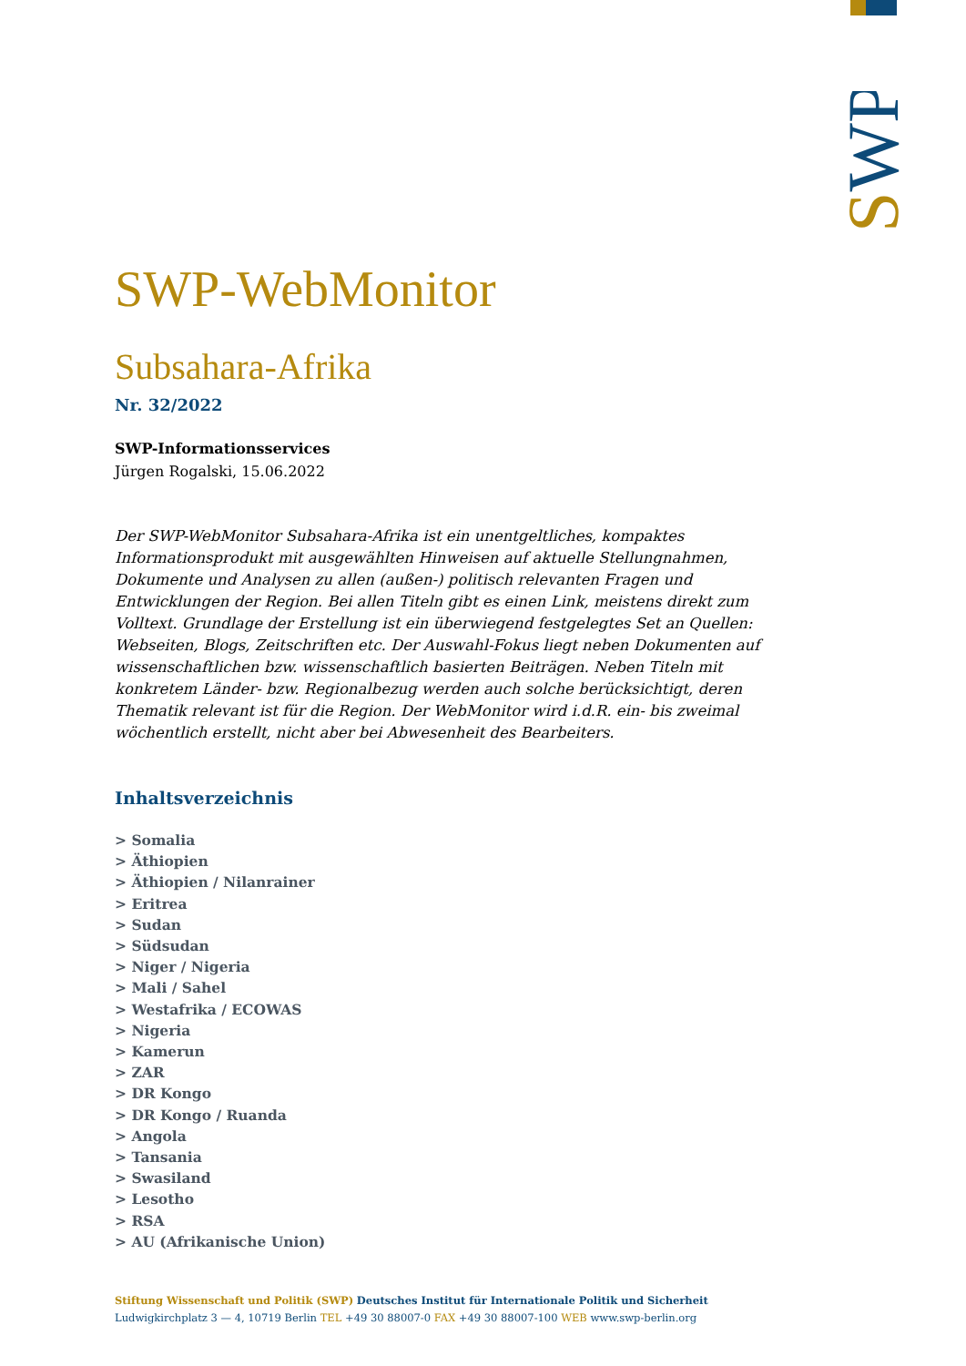SWP
SWP-WebMonitor
Subsahara-Afrika
Nr. 32/2022
SWP-Informationsservices
Jürgen Rogalski, 15.06.2022
Der SWP-WebMonitor Subsahara-Afrika ist ein unentgeltliches, kompaktes Informationsprodukt mit ausgewählten Hinweisen auf aktuelle Stellungnahmen, Dokumente und Analysen zu allen (außen-) politisch relevanten Fragen und Entwicklungen der Region. Bei allen Titeln gibt es einen Link, meistens direkt zum Volltext. Grundlage der Erstellung ist ein überwiegend festgelegtes Set an Quellen: Webseiten, Blogs, Zeitschriften etc. Der Auswahl-Fokus liegt neben Dokumenten auf wissenschaftlichen bzw. wissenschaftlich basierten Beiträgen. Neben Titeln mit konkretem Länder- bzw. Regionalbezug werden auch solche berücksichtigt, deren Thematik relevant ist für die Region. Der WebMonitor wird i.d.R. ein- bis zweimal wöchentlich erstellt, nicht aber bei Abwesenheit des Bearbeiters.
Inhaltsverzeichnis
> Somalia
> Äthiopien
> Äthiopien / Nilanrainer
> Eritrea
> Sudan
> Südsudan
> Niger / Nigeria
> Mali / Sahel
> Westafrika / ECOWAS
> Nigeria
> Kamerun
> ZAR
> DR Kongo
> DR Kongo / Ruanda
> Angola
> Tansania
> Swasiland
> Lesotho
> RSA
> AU (Afrikanische Union)
Stiftung Wissenschaft und Politik (SWP) Deutsches Institut für Internationale Politik und Sicherheit
Ludwigkirchplatz 3 — 4, 10719 Berlin TEL +49 30 88007-0 FAX +49 30 88007-100 WEB www.swp-berlin.org